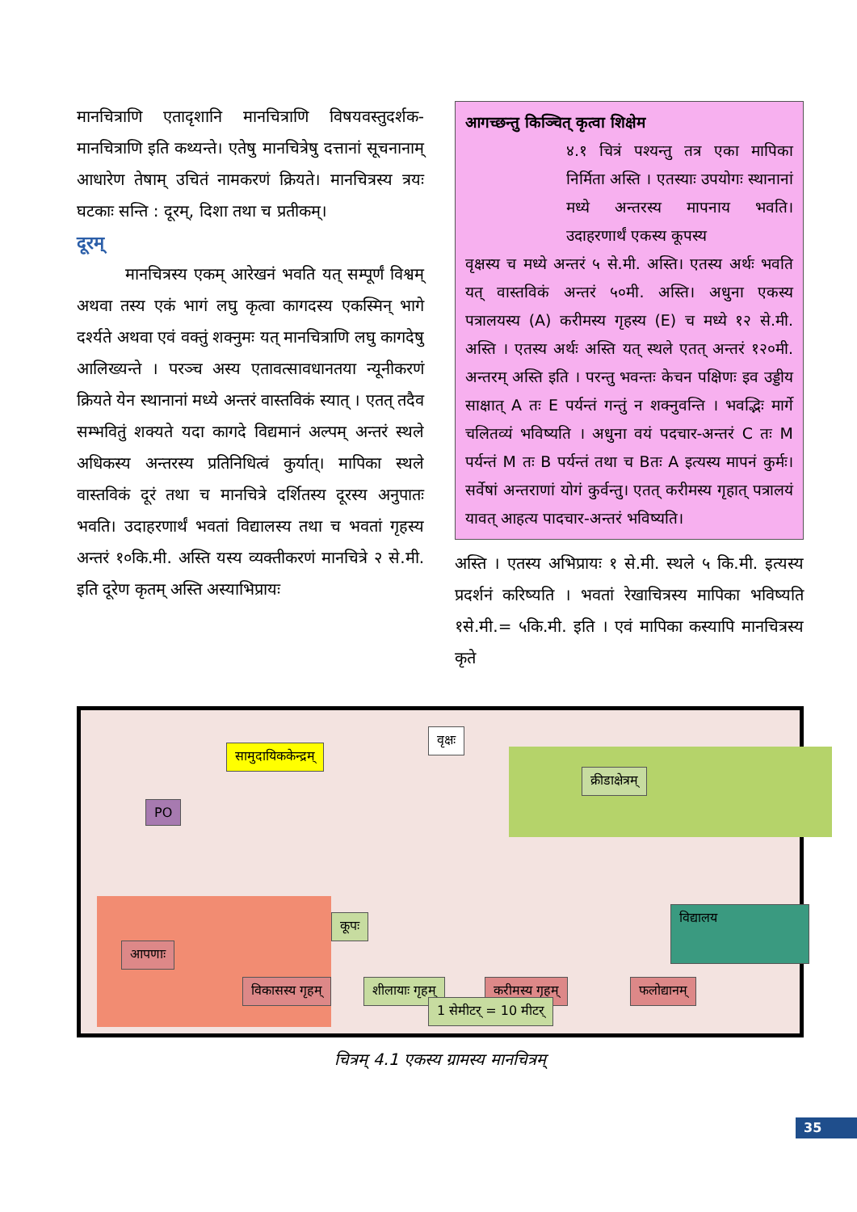मानचित्राणि एतादृशानि मानचित्राणि विषयवस्तुदर्शक-मानचित्राणि इति कथ्यन्ते। एतेषु मानचित्रेषु दत्तानां सूचनानाम् आधारेण तेषाम् उचितं नामकरणं क्रियते। मानचित्रस्य त्रयः घटकाः सन्ति : दूरम्, दिशा तथा च प्रतीकम्।
दूरम्
मानचित्रस्य एकम् आरेखनं भवति यत् सम्पूर्णं विश्वम् अथवा तस्य एकं भागं लघु कृत्वा कागदस्य एकस्मिन् भागे दर्श्यते अथवा एवं वक्तुं शक्नुमः यत् मानचित्राणि लघु कागदेषु आलिख्यन्ते । परञ्च अस्य एतावत्सावधानतया न्यूनीकरणं क्रियते येन स्थानानां मध्ये अन्तरं वास्तविकं स्यात् । एतत् तदैव सम्भवितुं शक्यते यदा कागदे विद्यमानं अल्पम् अन्तरं स्थले अधिकस्य अन्तरस्य प्रतिनिधित्वं कुर्यात्। मापिका स्थले वास्तविकं दूरं तथा च मानचित्रे दर्शितस्य दूरस्य अनुपातः भवति। उदाहरणार्थं भवतां विद्यालस्य तथा च भवतां गृहस्य अन्तरं १०कि.मी. अस्ति यस्य व्यक्तीकरणं मानचित्रे २ से.मी. इति दूरेण कृतम् अस्ति अस्याभिप्रायः
आगच्छन्तु किञ्चित् कृत्वा शिक्षेम
४.१ चित्रं पश्यन्तु तत्र एका मापिका निर्मिता अस्ति । एतस्याः उपयोगः स्थानानां मध्ये अन्तरस्य मापनाय भवति। उदाहरणार्थं एकस्य कूपस्य
वृक्षस्य च मध्ये अन्तरं ५ से.मी. अस्ति। एतस्य अर्थः भवति यत् वास्तविकं अन्तरं ५०मी. अस्ति। अधुना एकस्य पत्रालयस्य (A) करीमस्य गृहस्य (E) च मध्ये १२ से.मी. अस्ति । एतस्य अर्थः अस्ति यत् स्थले एतत् अन्तरं १२०मी. अन्तरम् अस्ति इति । परन्तु भवन्तः केचन पक्षिणः इव उड्डीय साक्षात् A तः E पर्यन्तं गन्तुं न शक्नुवन्ति । भवद्भिः मार्गे चलितव्यं भविष्यति । अधुना वयं पदचार-अन्तरं C तः M पर्यन्तं M तः B पर्यन्तं तथा च Bतः A इत्यस्य मापनं कुर्मः। सर्वेषां अन्तराणां योगं कुर्वन्तु। एतत् करीमस्य गृहात् पत्रालयं यावत् आहत्य पादचार-अन्तरं भविष्यति।
अस्ति । एतस्य अभिप्रायः १ से.मी. स्थले ५ कि.मी. इत्यस्य प्रदर्शनं करिष्यति । भवतां रेखाचित्रस्य मापिका भविष्यति १से.मी.= ५कि.मी. इति । एवं मापिका कस्यापि मानचित्रस्य कृते
सामुदायिककेन्द्रम्
वृक्षः
क्रीडाक्षेत्रम्
PO
आपणाः
कूपः
विद्यालय
विकासस्य गृहम् शीलायाः गृहम् करीमस्य गृहम् फलोद्यानम्
1 सेमीटर् = 10 मीटर्
चित्रम् 4.1 एकस्य ग्रामस्य मानचित्रम्
35